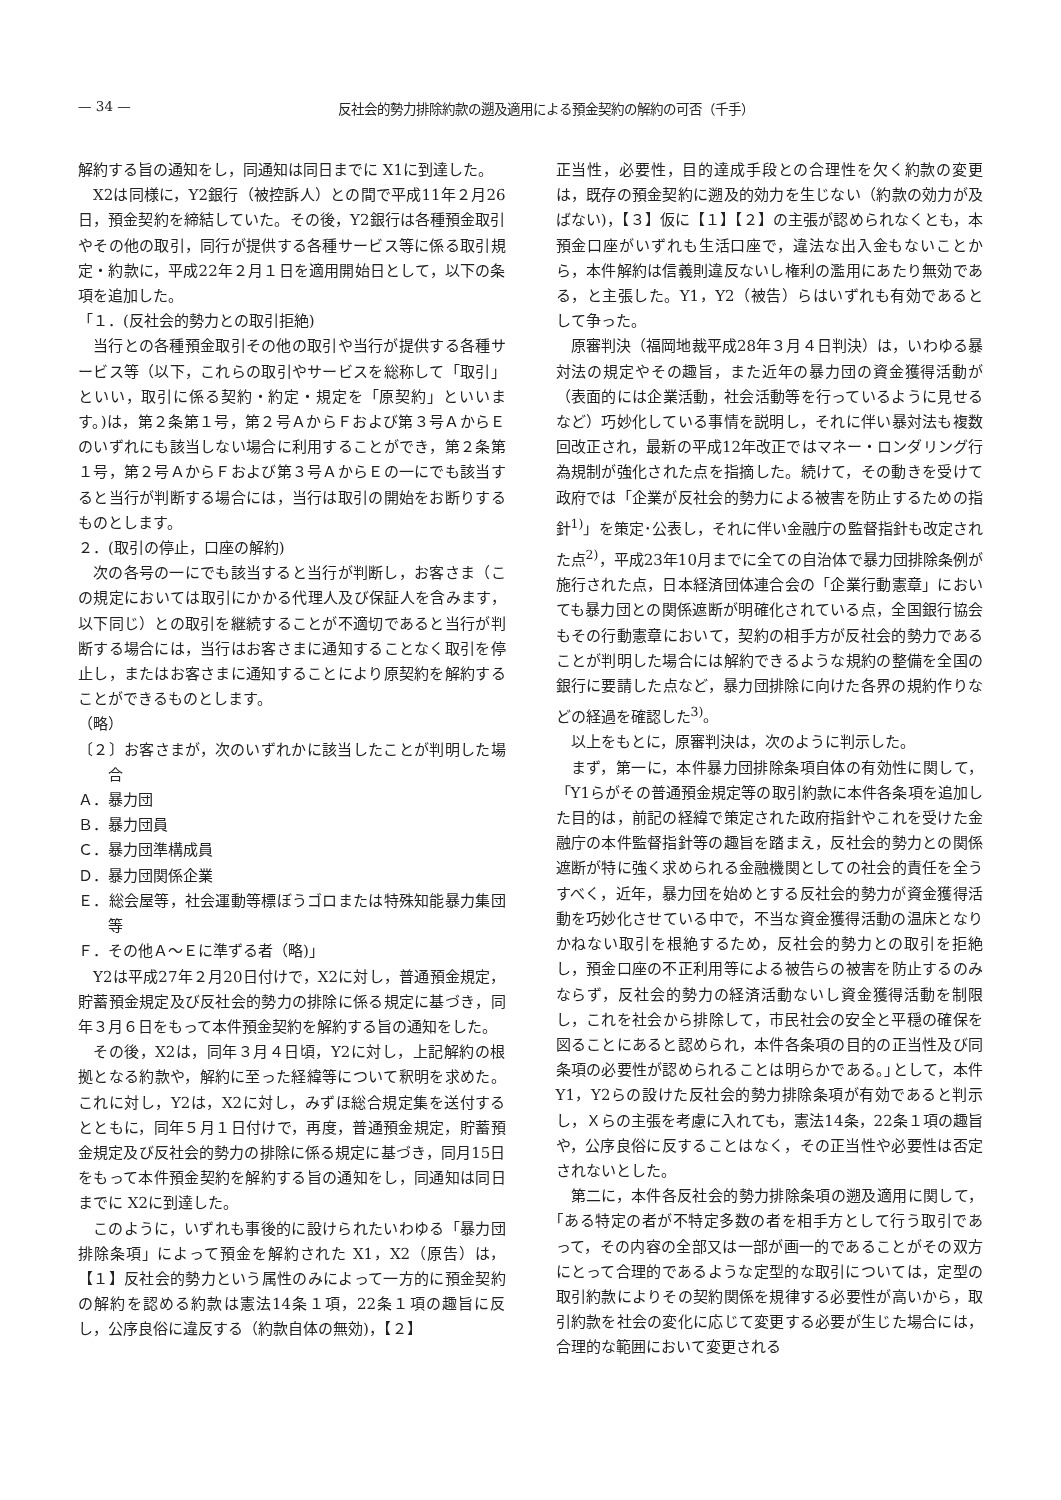— 34 — 反社会的勢力排除約款の遡及適用による預金契約の解約の可否（千手）
解約する旨の通知をし，同通知は同日までに X1に到達した。
X2は同様に，Y2銀行（被控訴人）との間で平成11年２月26日，預金契約を締結していた。その後，Y2銀行は各種預金取引やその他の取引，同行が提供する各種サービス等に係る取引規定・約款に，平成22年２月１日を適用開始日として，以下の条項を追加した。
「１．(反社会的勢力との取引拒絶)
当行との各種預金取引その他の取引や当行が提供する各種サービス等（以下，これらの取引やサービスを総称して「取引」といい，取引に係る契約・約定・規定を「原契約」といいます。)は，第２条第１号，第２号ＡからＦおよび第３号ＡからＥのいずれにも該当しない場合に利用することができ，第２条第１号，第２号ＡからＦおよび第３号ＡからＥの一にでも該当すると当行が判断する場合には，当行は取引の開始をお断りするものとします。
２．(取引の停止，口座の解約)
次の各号の一にでも該当すると当行が判断し，お客さま（この規定においては取引にかかる代理人及び保証人を含みます，以下同じ）との取引を継続することが不適切であると当行が判断する場合には，当行はお客さまに通知することなく取引を停止し，またはお客さまに通知することにより原契約を解約することができるものとします。
（略）
〔２〕お客さまが，次のいずれかに該当したことが判明した場合
Ａ．暴力団
Ｂ．暴力団員
Ｃ．暴力団準構成員
Ｄ．暴力団関係企業
Ｅ．総会屋等，社会運動等標ぼうゴロまたは特殊知能暴力集団等
Ｆ．その他Ａ～Ｅに準ずる者（略)」
Y2は平成27年２月20日付けで，X2に対し，普通預金規定，貯蓄預金規定及び反社会的勢力の排除に係る規定に基づき，同年３月６日をもって本件預金契約を解約する旨の通知をした。
その後，X2は，同年３月４日頃，Y2に対し，上記解約の根拠となる約款や，解約に至った経緯等について釈明を求めた。これに対し，Y2は，X2に対し，みずほ総合規定集を送付するとともに，同年５月１日付けで，再度，普通預金規定，貯蓄預金規定及び反社会的勢力の排除に係る規定に基づき，同月15日をもって本件預金契約を解約する旨の通知をし，同通知は同日までに X2に到達した。
このように，いずれも事後的に設けられたいわゆる「暴力団排除条項」によって預金を解約された X1，X2（原告）は，【１】反社会的勢力という属性のみによって一方的に預金契約の解約を認める約款は憲法14条１項，22条１項の趣旨に反し，公序良俗に違反する（約款自体の無効)，【２】
正当性，必要性，目的達成手段との合理性を欠く約款の変更は，既存の預金契約に遡及的効力を生じない（約款の効力が及ばない)，【３】仮に【１】【２】の主張が認められなくとも，本預金口座がいずれも生活口座で，違法な出入金もないことから，本件解約は信義則違反ないし権利の濫用にあたり無効である，と主張した。Y1，Y2（被告）らはいずれも有効であるとして争った。
原審判決（福岡地裁平成28年３月４日判決）は，いわゆる暴対法の規定やその趣旨，また近年の暴力団の資金獲得活動が（表面的には企業活動，社会活動等を行っているように見せるなど）巧妙化している事情を説明し，それに伴い暴対法も複数回改正され，最新の平成12年改正ではマネー・ロンダリング行為規制が強化された点を指摘した。続けて，その動きを受けて政府では「企業が反社会的勢力による被害を防止するための指針<sup>1)</sup>」を策定･公表し，それに伴い金融庁の監督指針も改定された点<sup>2)</sup>，平成23年10月までに全ての自治体で暴力団排除条例が施行された点，日本経済団体連合会の「企業行動憲章」においても暴力団との関係遮断が明確化されている点，全国銀行協会もその行動憲章において，契約の相手方が反社会的勢力であることが判明した場合には解約できるような規約の整備を全国の銀行に要請した点など，暴力団排除に向けた各界の規約作りなどの経過を確認した<sup>3)</sup>。
以上をもとに，原審判決は，次のように判示した。
まず，第一に，本件暴力団排除条項自体の有効性に関して，「Y1らがその普通預金規定等の取引約款に本件各条項を追加した目的は，前記の経緯で策定された政府指針やこれを受けた金融庁の本件監督指針等の趣旨を踏まえ，反社会的勢力との関係遮断が特に強く求められる金融機関としての社会的責任を全うすべく，近年，暴力団を始めとする反社会的勢力が資金獲得活動を巧妙化させている中で，不当な資金獲得活動の温床となりかねない取引を根絶するため，反社会的勢力との取引を拒絶し，預金口座の不正利用等による被告らの被害を防止するのみならず，反社会的勢力の経済活動ないし資金獲得活動を制限し，これを社会から排除して，市民社会の安全と平穏の確保を図ることにあると認められ，本件各条項の目的の正当性及び同条項の必要性が認められることは明らかである。｣として，本件 Y1，Y2らの設けた反社会的勢力排除条項が有効であると判示し，Ｘらの主張を考慮に入れても，憲法14条，22条１項の趣旨や，公序良俗に反することはなく，その正当性や必要性は否定されないとした。
第二に，本件各反社会的勢力排除条項の遡及適用に関して，｢ある特定の者が不特定多数の者を相手方として行う取引であって，その内容の全部又は一部が画一的であることがその双方にとって合理的であるような定型的な取引については，定型の取引約款によりその契約関係を規律する必要性が高いから，取引約款を社会の変化に応じて変更する必要が生じた場合には，合理的な範囲において変更される